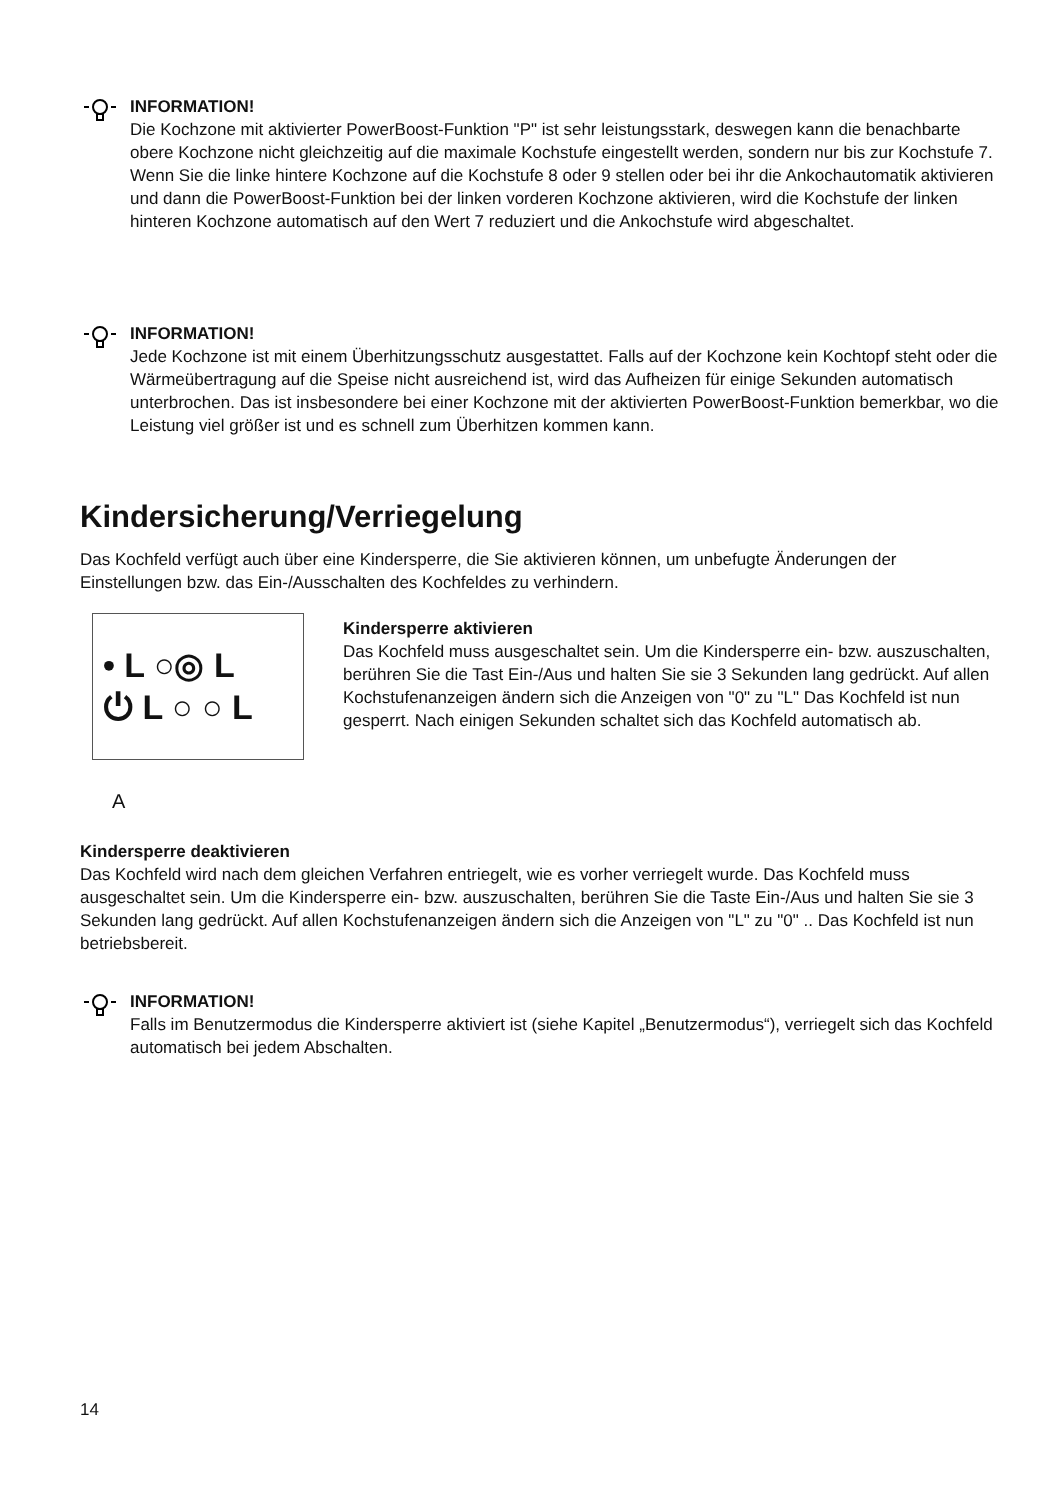INFORMATION!
Die Kochzone mit aktivierter PowerBoost-Funktion "P" ist sehr leistungsstark, deswegen kann die benachbarte obere Kochzone nicht gleichzeitig auf die maximale Kochstufe eingestellt werden, sondern nur bis zur Kochstufe 7. Wenn Sie die linke hintere Kochzone auf die Kochstufe 8 oder 9 stellen oder bei ihr die Ankochautomatik aktivieren und dann die PowerBoost-Funktion bei der linken vorderen Kochzone aktivieren, wird die Kochstufe der linken hinteren Kochzone automatisch auf den Wert 7 reduziert und die Ankochstufe wird abgeschaltet.
INFORMATION!
Jede Kochzone ist mit einem Überhitzungsschutz ausgestattet. Falls auf der Kochzone kein Kochtopf steht oder die Wärmeübertragung auf die Speise nicht ausreichend ist, wird das Aufheizen für einige Sekunden automatisch unterbrochen. Das ist insbesondere bei einer Kochzone mit der aktivierten PowerBoost-Funktion bemerkbar, wo die Leistung viel größer ist und es schnell zum Überhitzen kommen kann.
Kindersicherung/Verriegelung
Das Kochfeld verfügt auch über eine Kindersperre, die Sie aktivieren können, um unbefugte Änderungen der Einstellungen bzw. das Ein-/Ausschalten des Kochfeldes zu verhindern.
• L ○◎ L
⏻ L ○ ○ L
A
Kindersperre aktivieren
Das Kochfeld muss ausgeschaltet sein. Um die Kindersperre ein- bzw. auszuschalten, berühren Sie die Tast Ein-/Aus und halten Sie sie 3 Sekunden lang gedrückt. Auf allen Kochstufenanzeigen ändern sich die Anzeigen von "0" zu "L" Das Kochfeld ist nun gesperrt. Nach einigen Sekunden schaltet sich das Kochfeld automatisch ab.
Kindersperre deaktivieren
Das Kochfeld wird nach dem gleichen Verfahren entriegelt, wie es vorher verriegelt wurde. Das Kochfeld muss ausgeschaltet sein. Um die Kindersperre ein- bzw. auszuschalten, berühren Sie die Taste Ein-/Aus und halten Sie sie 3 Sekunden lang gedrückt. Auf allen Kochstufenanzeigen ändern sich die Anzeigen von "L" zu "0" .. Das Kochfeld ist nun betriebsbereit.
INFORMATION!
Falls im Benutzermodus die Kindersperre aktiviert ist (siehe Kapitel „Benutzermodus“), verriegelt sich das Kochfeld automatisch bei jedem Abschalten.
14